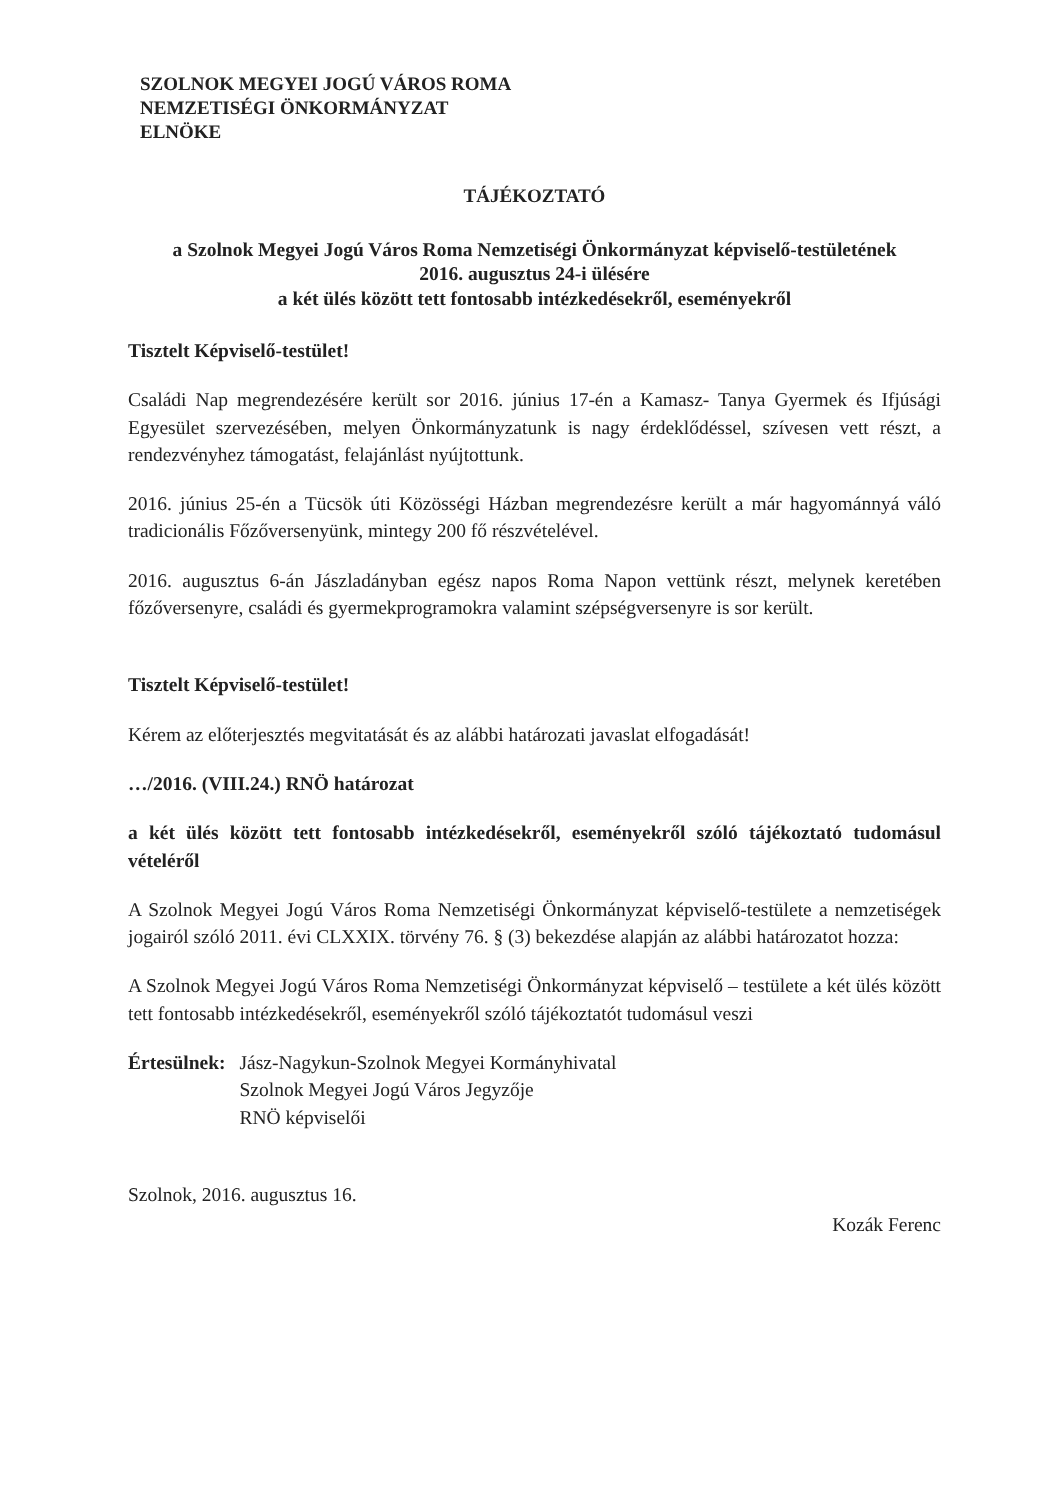SZOLNOK MEGYEI JOGÚ VÁROS ROMA
NEMZETISÉGI ÖNKORMÁNYZAT
ELNÖKE
TÁJÉKOZTATÓ
a Szolnok Megyei Jogú Város Roma Nemzetiségi Önkormányzat képviselő-testületének
2016. augusztus 24-i ülésére
a két ülés között tett fontosabb intézkedésekről, eseményekről
Tisztelt Képviselő-testület!
Családi Nap megrendezésére került sor 2016. június 17-én a Kamasz- Tanya Gyermek és Ifjúsági Egyesület szervezésében, melyen Önkormányzatunk is nagy érdeklődéssel, szívesen vett részt, a rendezvényhez támogatást, felajánlást nyújtottunk.
2016. június 25-én a Tücsök úti Közösségi Házban megrendezésre került a már hagyománnyá váló tradicionális Főzőversenyünk, mintegy 200 fő részvételével.
2016. augusztus 6-án Jászladányban egész napos Roma Napon vettünk részt, melynek keretében főzőversenyre, családi és gyermekprogramokra valamint szépségversenyre is sor került.
Tisztelt Képviselő-testület!
Kérem az előterjesztés megvitatását és az alábbi határozati javaslat elfogadását!
…/2016. (VIII.24.) RNÖ határozat
a két ülés között tett fontosabb intézkedésekről, eseményekről szóló tájékoztató tudomásul vételéről
A Szolnok Megyei Jogú Város Roma Nemzetiségi Önkormányzat képviselő-testülete a nemzetiségek jogairól szóló 2011. évi CLXXIX. törvény 76. § (3) bekezdése alapján az alábbi határozatot hozza:
A Szolnok Megyei Jogú Város Roma Nemzetiségi Önkormányzat képviselő – testülete a két ülés között tett fontosabb intézkedésekről, eseményekről szóló tájékoztatót tudomásul veszi
Értesülnek: Jász-Nagykun-Szolnok Megyei Kormányhivatal
Szolnok Megyei Jogú Város Jegyzője
RNÖ képviselői
Szolnok, 2016. augusztus 16. Kozák Ferenc